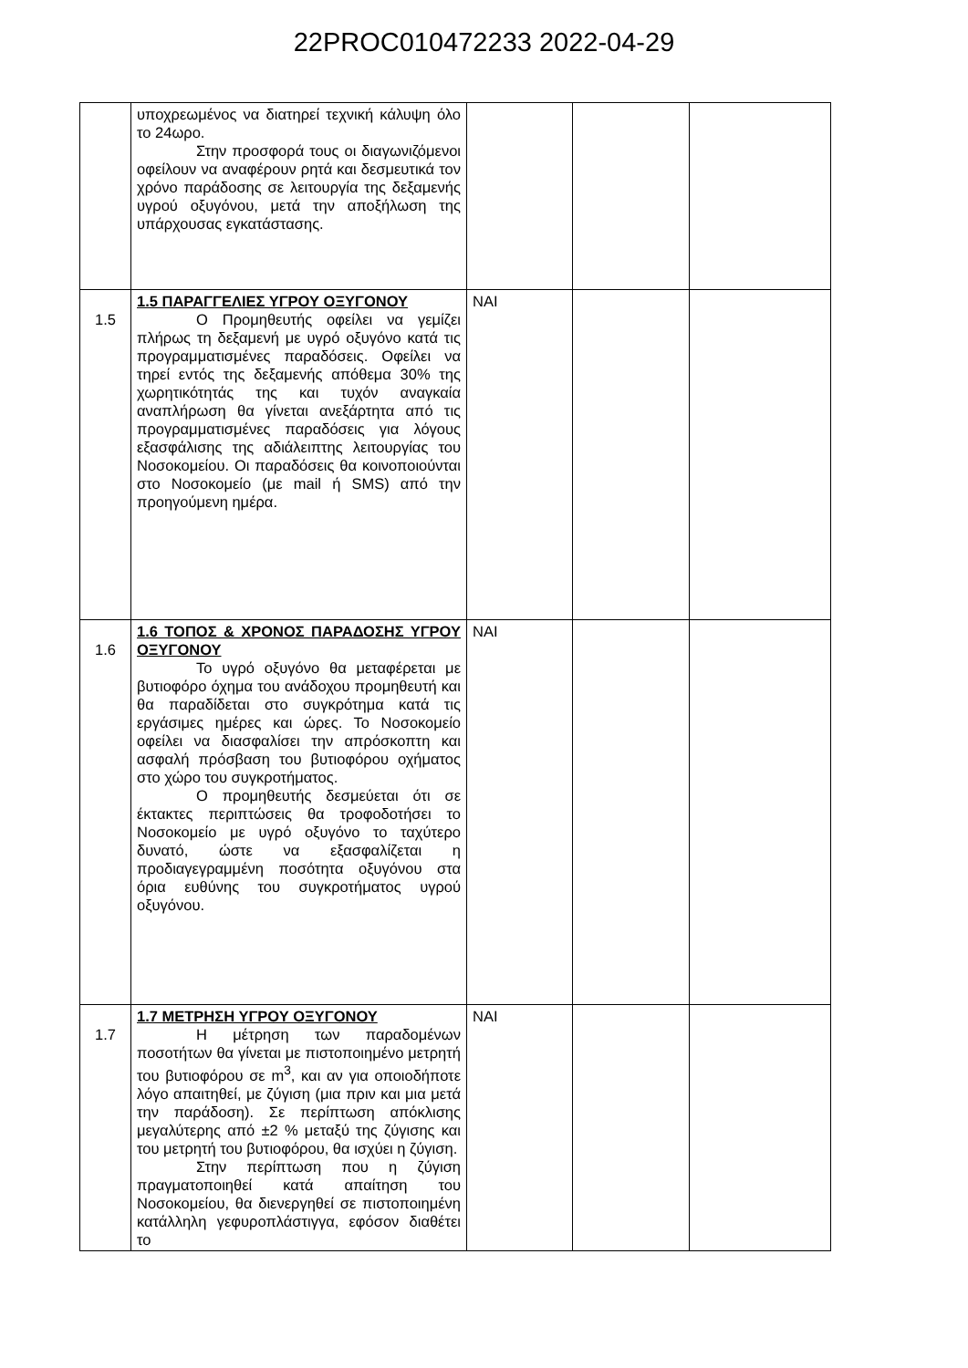22PROC010472233 2022-04-29
| | υποχρεωμένος να διατηρεί τεχνική κάλυψη όλο το 24ωρο. Στην προσφορά τους οι διαγωνιζόμενοι οφείλουν να αναφέρουν ρητά και δεσμευτικά τον χρόνο παράδοσης σε λειτουργία της δεξαμενής υγρού οξυγόνου, μετά την αποξήλωση της υπάρχουσας εγκατάστασης. | | | |
| 1.5 | 1.5 ΠΑΡΑΓΓΕΛΙΕΣ ΥΓΡΟΥ ΟΞΥΓΟΝΟΥ Ο Προμηθευτής οφείλει να γεμίζει πλήρως τη δεξαμενή με υγρό οξυγόνο κατά τις προγραμματισμένες παραδόσεις. Οφείλει να τηρεί εντός της δεξαμενής απόθεμα 30% της χωρητικότητάς της και τυχόν αναγκαία αναπλήρωση θα γίνεται ανεξάρτητα από τις προγραμματισμένες παραδόσεις για λόγους εξασφάλισης της αδιάλειπτης λειτουργίας του Νοσοκομείου. Οι παραδόσεις θα κοινοποιούνται στο Νοσοκομείο (με mail ή SMS) από την προηγούμενη ημέρα. | ΝΑΙ | | |
| 1.6 | 1.6 ΤΟΠΟΣ & ΧΡΟΝΟΣ ΠΑΡΑΔΟΣΗΣ ΥΓΡΟΥ ΟΞΥΓΟΝΟΥ Το υγρό οξυγόνο θα μεταφέρεται με βυτιοφόρο όχημα του ανάδοχου προμηθευτή και θα παραδίδεται στο συγκρότημα κατά τις εργάσιμες ημέρες και ώρες. Το Νοσοκομείο οφείλει να διασφαλίσει την απρόσκοπτη και ασφαλή πρόσβαση του βυτιοφόρου οχήματος στο χώρο του συγκροτήματος. Ο προμηθευτής δεσμεύεται ότι σε έκτακτες περιπτώσεις θα τροφοδοτήσει το Νοσοκομείο με υγρό οξυγόνο το ταχύτερο δυνατό, ώστε να εξασφαλίζεται η προδιαγεγραμμένη ποσότητα οξυγόνου στα όρια ευθύνης του συγκροτήματος υγρού οξυγόνου. | ΝΑΙ | | |
| 1.7 | 1.7 ΜΕΤΡΗΣΗ ΥΓΡΟΥ ΟΞΥΓΟΝΟΥ Η μέτρηση των παραδομένων ποσοτήτων θα γίνεται με πιστοποιημένο μετρητή του βυτιοφόρου σε m<sup>3</sup>, και αν για οποιοδήποτε λόγο απαιτηθεί, με ζύγιση (μια πριν και μια μετά την παράδοση). Σε περίπτωση απόκλισης μεγαλύτερης από ±2 % μεταξύ της ζύγισης και του μετρητή του βυτιοφόρου, θα ισχύει η ζύγιση. Στην περίπτωση που η ζύγιση πραγματοποιηθεί κατά απαίτηση του Νοσοκομείου, θα διενεργηθεί σε πιστοποιημένη κατάλληλη γεφυροπλάστιγγα, εφόσον διαθέτει το | ΝΑΙ | | |